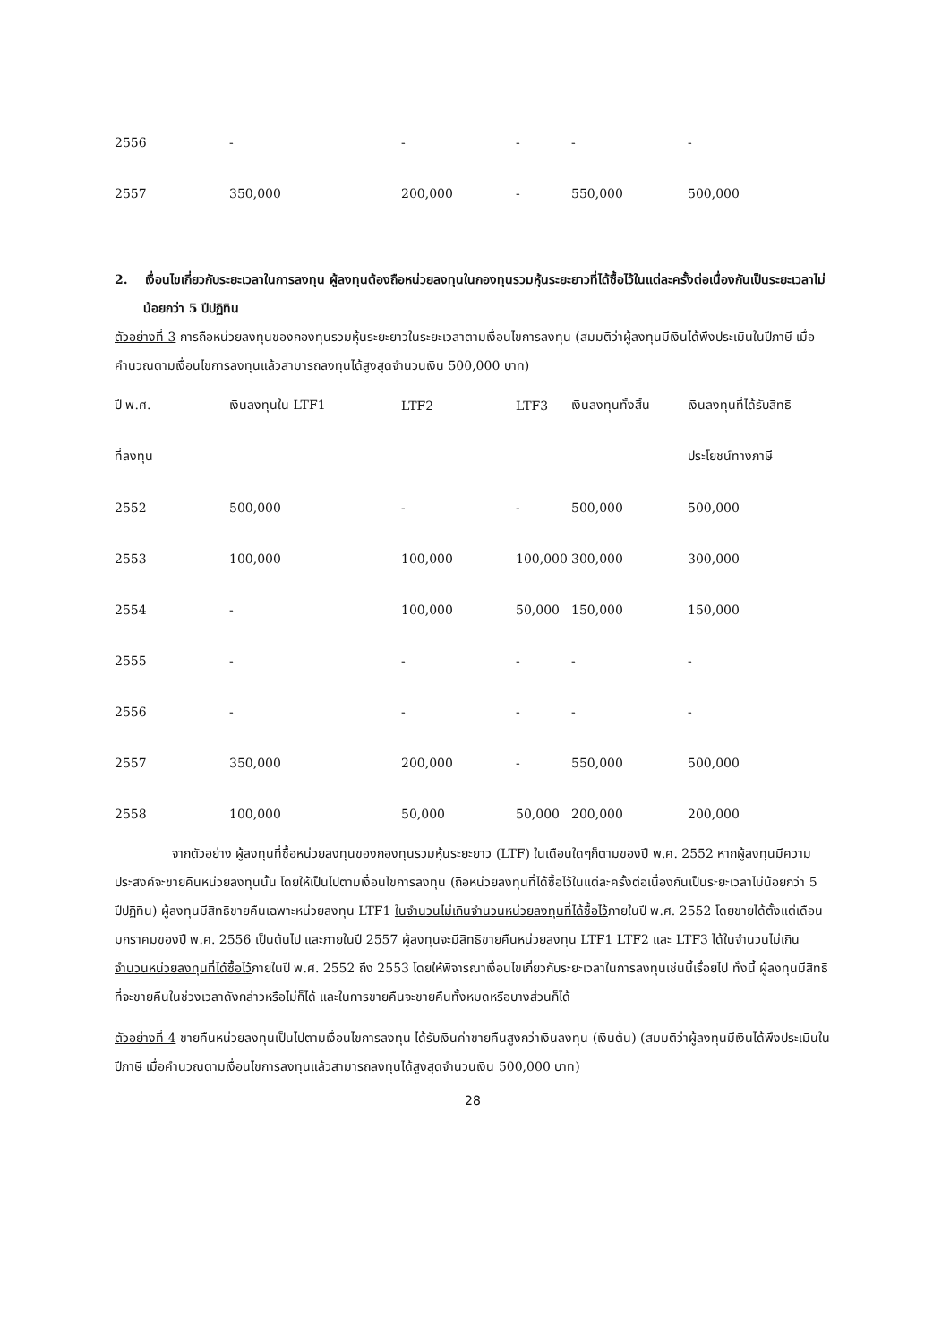| 2556 | - | - | - | - | - |
| 2557 | 350,000 | 200,000 | - | 550,000 | 500,000 |
2. เงื่อนไขเกี่ยวกับระยะเวลาในการลงทุน ผู้ลงทุนต้องถือหน่วยลงทุนในกองทุนรวมหุ้นระยะยาวที่ได้ซื้อไว้ในแต่ละครั้งต่อเนื่องกันเป็นระยะเวลาไม่น้อยกว่า 5 ปีปฏิทิน
ตัวอย่างที่ 3 การถือหน่วยลงทุนของกองทุนรวมหุ้นระยะยาวในระยะเวลาตามเงื่อนไขการลงทุน (สมมติว่าผู้ลงทุนมีเงินได้พึงประเมินในปีภาษี เมื่อคำนวณตามเงื่อนไขการลงทุนแล้วสามารถลงทุนได้สูงสุดจำนวนเงิน 500,000 บาท)
| ปี พ.ศ. | เงินลงทุนใน LTF1 | LTF2 | LTF3 | เงินลงทุนทั้งสิ้น | เงินลงทุนที่ได้รับสิทธิ |
| ที่ลงทุน | | | | | ประโยชน์ทางภาษี |
| 2552 | 500,000 | - | - | 500,000 | 500,000 |
| 2553 | 100,000 | 100,000 | 100,000 | 300,000 | 300,000 |
| 2554 | - | 100,000 | 50,000 | 150,000 | 150,000 |
| 2555 | - | - | - | - | - |
| 2556 | - | - | - | - | - |
| 2557 | 350,000 | 200,000 | - | 550,000 | 500,000 |
| 2558 | 100,000 | 50,000 | 50,000 | 200,000 | 200,000 |
จากตัวอย่าง ผู้ลงทุนที่ซื้อหน่วยลงทุนของกองทุนรวมหุ้นระยะยาว (LTF) ในเดือนใดๆก็ตามของปี พ.ศ. 2552 หากผู้ลงทุนมีความประสงค์จะขายคืนหน่วยลงทุนนั้น โดยให้เป็นไปตามเงื่อนไขการลงทุน (ถือหน่วยลงทุนที่ได้ซื้อไว้ในแต่ละครั้งต่อเนื่องกันเป็นระยะเวลาไม่น้อยกว่า 5 ปีปฏิทิน) ผู้ลงทุนมีสิทธิขายคืนเฉพาะหน่วยลงทุน LTF1 ในจำนวนไม่เกินจำนวนหน่วยลงทุนที่ได้ซื้อไว้ภายในปี พ.ศ. 2552 โดยขายได้ตั้งแต่เดือนมกราคมของปี พ.ศ. 2556 เป็นต้นไป และภายในปี 2557 ผู้ลงทุนจะมีสิทธิขายคืนหน่วยลงทุน LTF1 LTF2 และ LTF3 ได้ในจำนวนไม่เกินจำนวนหน่วยลงทุนที่ได้ซื้อไว้ภายในปี พ.ศ. 2552 ถึง 2553 โดยให้พิจารณาเงื่อนไขเกี่ยวกับระยะเวลาในการลงทุนเช่นนี้เรื่อยไป ทั้งนี้ ผู้ลงทุนมีสิทธิที่จะขายคืนในช่วงเวลาดังกล่าวหรือไม่ก็ได้ และในการขายคืนจะขายคืนทั้งหมดหรือบางส่วนก็ได้
ตัวอย่างที่ 4 ขายคืนหน่วยลงทุนเป็นไปตามเงื่อนไขการลงทุน ได้รับเงินค่าขายคืนสูงกว่าเงินลงทุน (เงินต้น) (สมมติว่าผู้ลงทุนมีเงินได้พึงประเมินในปีภาษี เมื่อคำนวณตามเงื่อนไขการลงทุนแล้วสามารถลงทุนได้สูงสุดจำนวนเงิน 500,000 บาท)
28